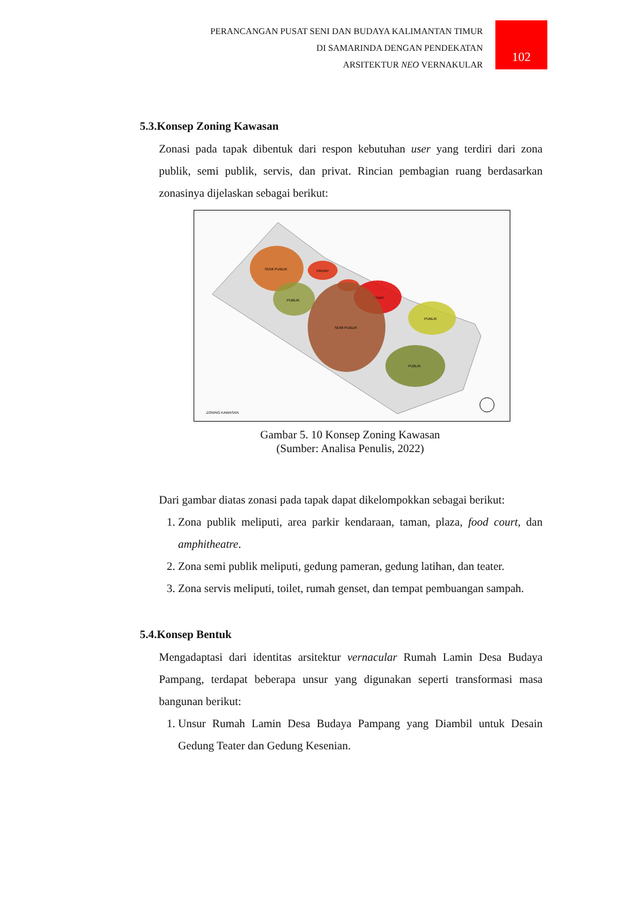PERANCANGAN PUSAT SENI DAN BUDAYA KALIMANTAN TIMUR
DI SAMARINDA DENGAN PENDEKATAN
ARSITEKTUR NEO VERNAKULAR
102
5.3.Konsep Zoning Kawasan
Zonasi pada tapak dibentuk dari respon kebutuhan user yang terdiri dari zona publik, semi publik, servis, dan privat. Rincian pembagian ruang berdasarkan zonasinya dijelaskan sebagai berikut:
SEMI PUBLIK
PUBLIK
PRIVAT
PRIVAT
SEMI PUBLIK
PUBLIK
PUBLIK
ZONING KAWASAN
Gambar 5. 10 Konsep Zoning Kawasan
(Sumber: Analisa Penulis, 2022)
Dari gambar diatas zonasi pada tapak dapat dikelompokkan sebagai berikut:
1. Zona publik meliputi, area parkir kendaraan, taman, plaza, food court, dan amphitheatre.
2. Zona semi publik meliputi, gedung pameran, gedung latihan, dan teater.
3. Zona servis meliputi, toilet, rumah genset, dan tempat pembuangan sampah.
5.4.Konsep Bentuk
Mengadaptasi dari identitas arsitektur vernacular Rumah Lamin Desa Budaya Pampang, terdapat beberapa unsur yang digunakan seperti transformasi masa bangunan berikut:
1. Unsur Rumah Lamin Desa Budaya Pampang yang Diambil untuk Desain Gedung Teater dan Gedung Kesenian.